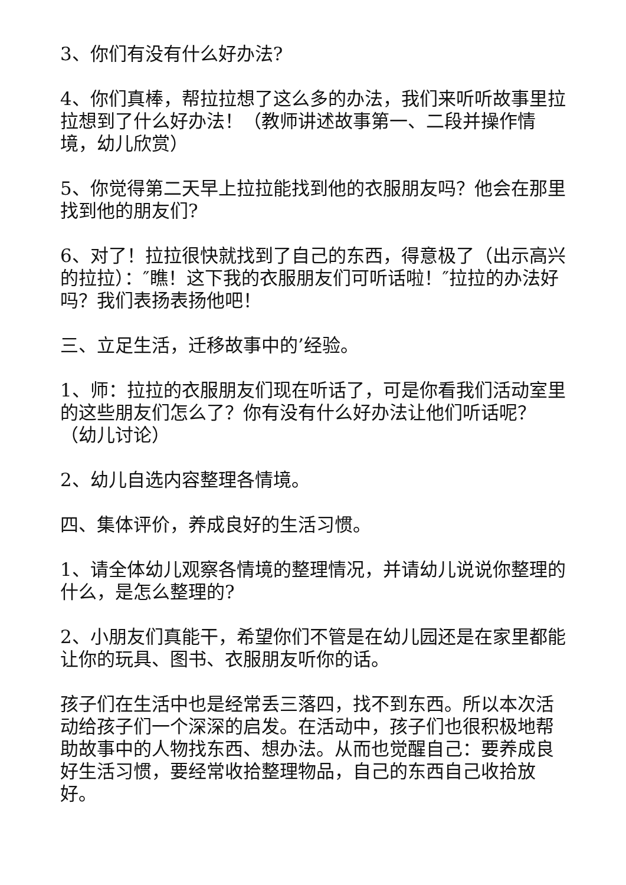3、你们有没有什么好办法?
4、你们真棒，帮拉拉想了这么多的办法，我们来听听故事里拉拉想到了什么好办法！（教师讲述故事第一、二段并操作情境，幼儿欣赏）
5、你觉得第二天早上拉拉能找到他的衣服朋友吗？他会在那里找到他的朋友们?
6、对了！拉拉很快就找到了自己的东西，得意极了（出示高兴的拉拉）：″瞧！这下我的衣服朋友们可听话啦！″拉拉的办法好吗？我们表扬表扬他吧！
三、立足生活，迁移故事中的’经验。
1、师：拉拉的衣服朋友们现在听话了，可是你看我们活动室里的这些朋友们怎么了？你有没有什么好办法让他们听话呢？（幼儿讨论）
2、幼儿自选内容整理各情境。
四、集体评价，养成良好的生活习惯。
1、请全体幼儿观察各情境的整理情况，并请幼儿说说你整理的什么，是怎么整理的?
2、小朋友们真能干，希望你们不管是在幼儿园还是在家里都能让你的玩具、图书、衣服朋友听你的话。
孩子们在生活中也是经常丢三落四，找不到东西。所以本次活动给孩子们一个深深的启发。在活动中，孩子们也很积极地帮助故事中的人物找东西、想办法。从而也觉醒自己：要养成良好生活习惯，要经常收拾整理物品，自己的东西自己收拾放好。